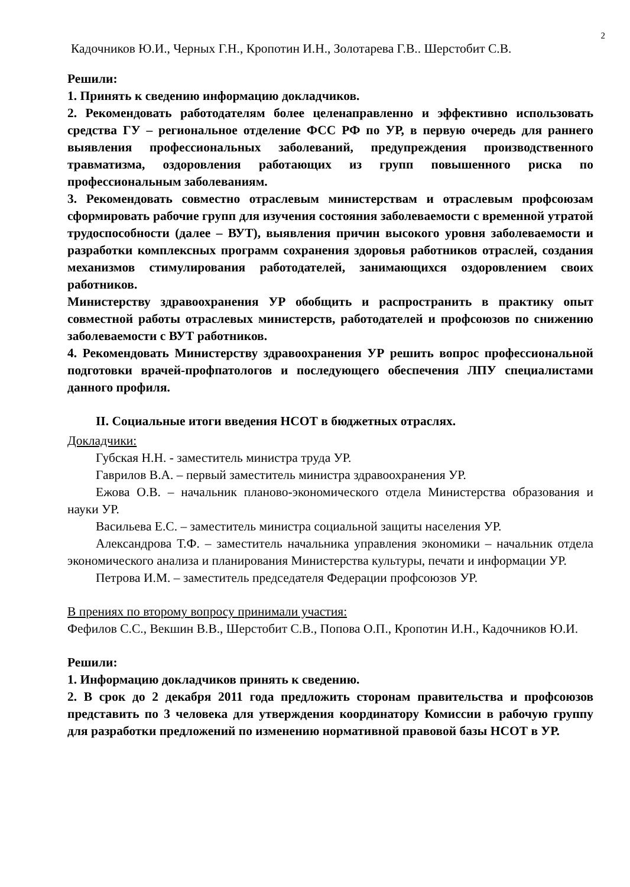2
Кадочников Ю.И., Черных Г.Н., Кропотин И.Н., Золотарева Г.В.. Шерстобит С.В.
Решили:
1. Принять к сведению информацию докладчиков.
2. Рекомендовать работодателям более целенаправленно и эффективно использовать средства ГУ – региональное отделение ФСС РФ по УР, в первую очередь для раннего выявления профессиональных заболеваний, предупреждения производственного травматизма, оздоровления работающих из групп повышенного риска по профессиональным заболеваниям.
3. Рекомендовать совместно отраслевым министерствам и отраслевым профсоюзам сформировать рабочие групп для изучения состояния заболеваемости с временной утратой трудоспособности (далее – ВУТ), выявления причин высокого уровня заболеваемости и разработки комплексных программ сохранения здоровья работников отраслей, создания механизмов стимулирования работодателей, занимающихся оздоровлением своих работников.
Министерству здравоохранения УР обобщить и распространить в практику опыт совместной работы отраслевых министерств, работодателей и профсоюзов по снижению заболеваемости с ВУТ работников.
4. Рекомендовать Министерству здравоохранения УР решить вопрос профессиональной подготовки врачей-профпатологов и последующего обеспечения ЛПУ специалистами данного профиля.
II. Социальные итоги введения НСОТ в бюджетных отраслях.
Докладчики:
Губская Н.Н. - заместитель министра труда УР.
Гаврилов В.А. – первый заместитель министра здравоохранения УР.
Ежова О.В. – начальник планово-экономического отдела Министерства образования и науки УР.
Васильева Е.С. – заместитель министра социальной защиты населения УР.
Александрова Т.Ф. – заместитель начальника управления экономики – начальник отдела экономического анализа и планирования Министерства культуры, печати и информации УР.
Петрова И.М. – заместитель председателя Федерации профсоюзов УР.
В прениях по второму вопросу принимали участия:
Фефилов С.С., Векшин В.В., Шерстобит С.В., Попова О.П., Кропотин И.Н., Кадочников Ю.И.
Решили:
1. Информацию докладчиков принять к сведению.
2. В срок до 2 декабря 2011 года предложить сторонам правительства и профсоюзов представить по 3 человека для утверждения координатору Комиссии в рабочую группу для разработки предложений по изменению нормативной правовой базы НСОТ в УР.